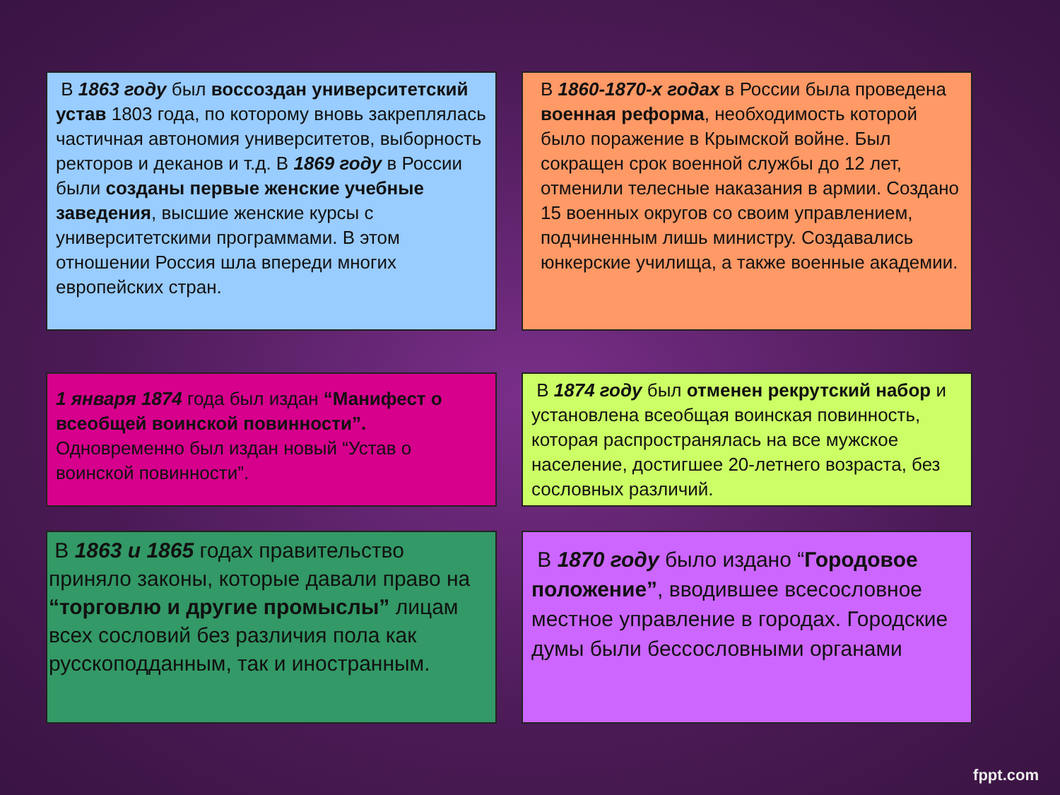В 1863 году был воссоздан университетский устав 1803 года, по которому вновь закреплялась частичная автономия университетов, выборность ректоров и деканов и т.д. В 1869 году в России были созданы первые женские учебные заведения, высшие женские курсы с университетскими программами. В этом отношении Россия шла впереди многих европейских стран.
В 1860-1870-х годах в России была проведена военная реформа, необходимость которой было поражение в Крымской войне. Был сокращен срок военной службы до 12 лет, отменили телесные наказания в армии. Создано 15 военных округов со своим управлением, подчиненным лишь министру. Создавались юнкерские училища, а также военные академии.
1 января 1874 года был издан “Манифест о всеобщей воинской повинности”. Одновременно был издан новый “Устав о воинской повинности”.
В 1874 году был отменен рекрутский набор и установлена всеобщая воинская повинность, которая распространялась на все мужское население, достигшее 20-летнего возраста, без сословных различий.
В 1863 и 1865 годах правительство приняло законы, которые давали право на “торговлю и другие промыслы” лицам всех сословий без различия пола как русскоподданным, так и иностранным.
В 1870 году было издано “Городовое положение”, вводившее всесословное местное управление в городах. Городские думы были бессословными органами
fppt.com